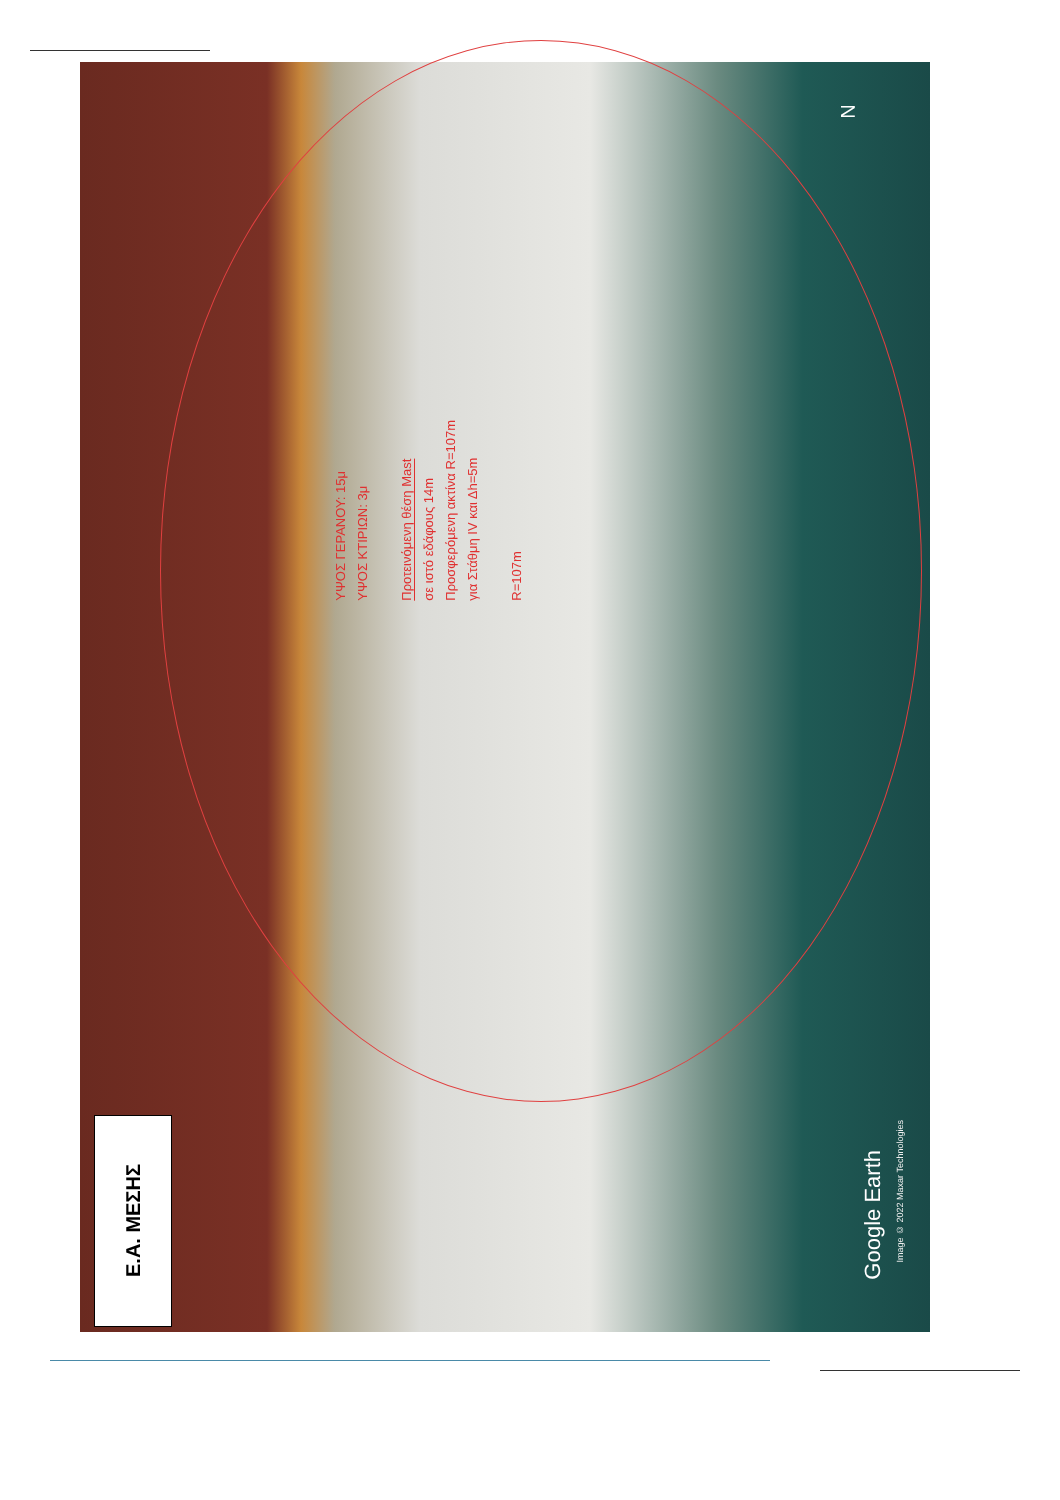Ε.Α. ΜΕΣΗΣ
ΥΨΟΣ ΓΕΡΑΝΟΥ: 15μ
ΥΨΟΣ ΚΤΙΡΙΩΝ: 3μ
Προτεινόμενη θέση Mast
σε ιστό εδάφους 14m
Προσφερόμενη ακτίνα R=107m
για Στάθμη IV και Δh=5m
R=107m
N
Google Earth
Image © 2022 Maxar Technologies